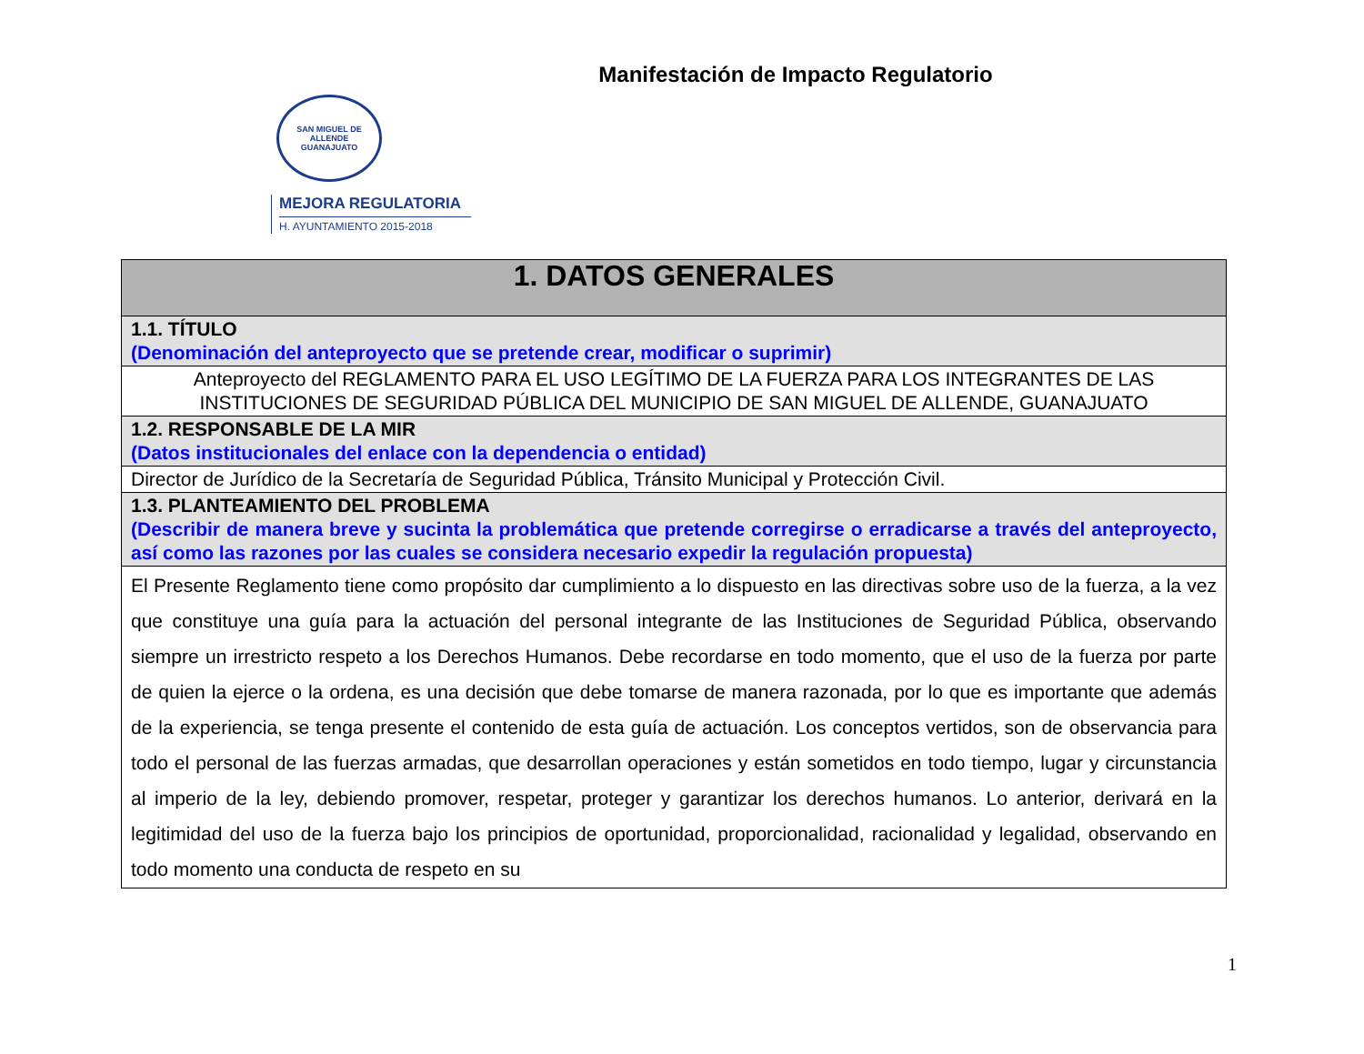Manifestación de Impacto Regulatorio
SAN MIGUEL DE ALLENDE
GUANAJUATO
MEJORA REGULATORIA
H. AYUNTAMIENTO 2015-2018
| 1. DATOS GENERALES |
| 1.1. TÍTULO (Denominación del anteproyecto que se pretende crear, modificar o suprimir) |
| Anteproyecto del REGLAMENTO PARA EL USO LEGÍTIMO DE LA FUERZA PARA LOS INTEGRANTES DE LAS INSTITUCIONES DE SEGURIDAD PÚBLICA DEL MUNICIPIO DE SAN MIGUEL DE ALLENDE, GUANAJUATO |
| 1.2. RESPONSABLE DE LA MIR (Datos institucionales del enlace con la dependencia o entidad) |
| Director de Jurídico de la Secretaría de Seguridad Pública, Tránsito Municipal y Protección Civil. |
| 1.3. PLANTEAMIENTO DEL PROBLEMA (Describir de manera breve y sucinta la problemática que pretende corregirse o erradicarse a través del anteproyecto, así como las razones por las cuales se considera necesario expedir la regulación propuesta) |
| El Presente Reglamento tiene como propósito dar cumplimiento a lo dispuesto en las directivas sobre uso de la fuerza, a la vez que constituye una guía para la actuación del personal integrante de las Instituciones de Seguridad Pública, observando siempre un irrestricto respeto a los Derechos Humanos. Debe recordarse en todo momento, que el uso de la fuerza por parte de quien la ejerce o la ordena, es una decisión que debe tomarse de manera razonada, por lo que es importante que además de la experiencia, se tenga presente el contenido de esta guía de actuación. Los conceptos vertidos, son de observancia para todo el personal de las fuerzas armadas, que desarrollan operaciones y están sometidos en todo tiempo, lugar y circunstancia al imperio de la ley, debiendo promover, respetar, proteger y garantizar los derechos humanos. Lo anterior, derivará en la legitimidad del uso de la fuerza bajo los principios de oportunidad, proporcionalidad, racionalidad y legalidad, observando en todo momento una conducta de respeto en su |
1